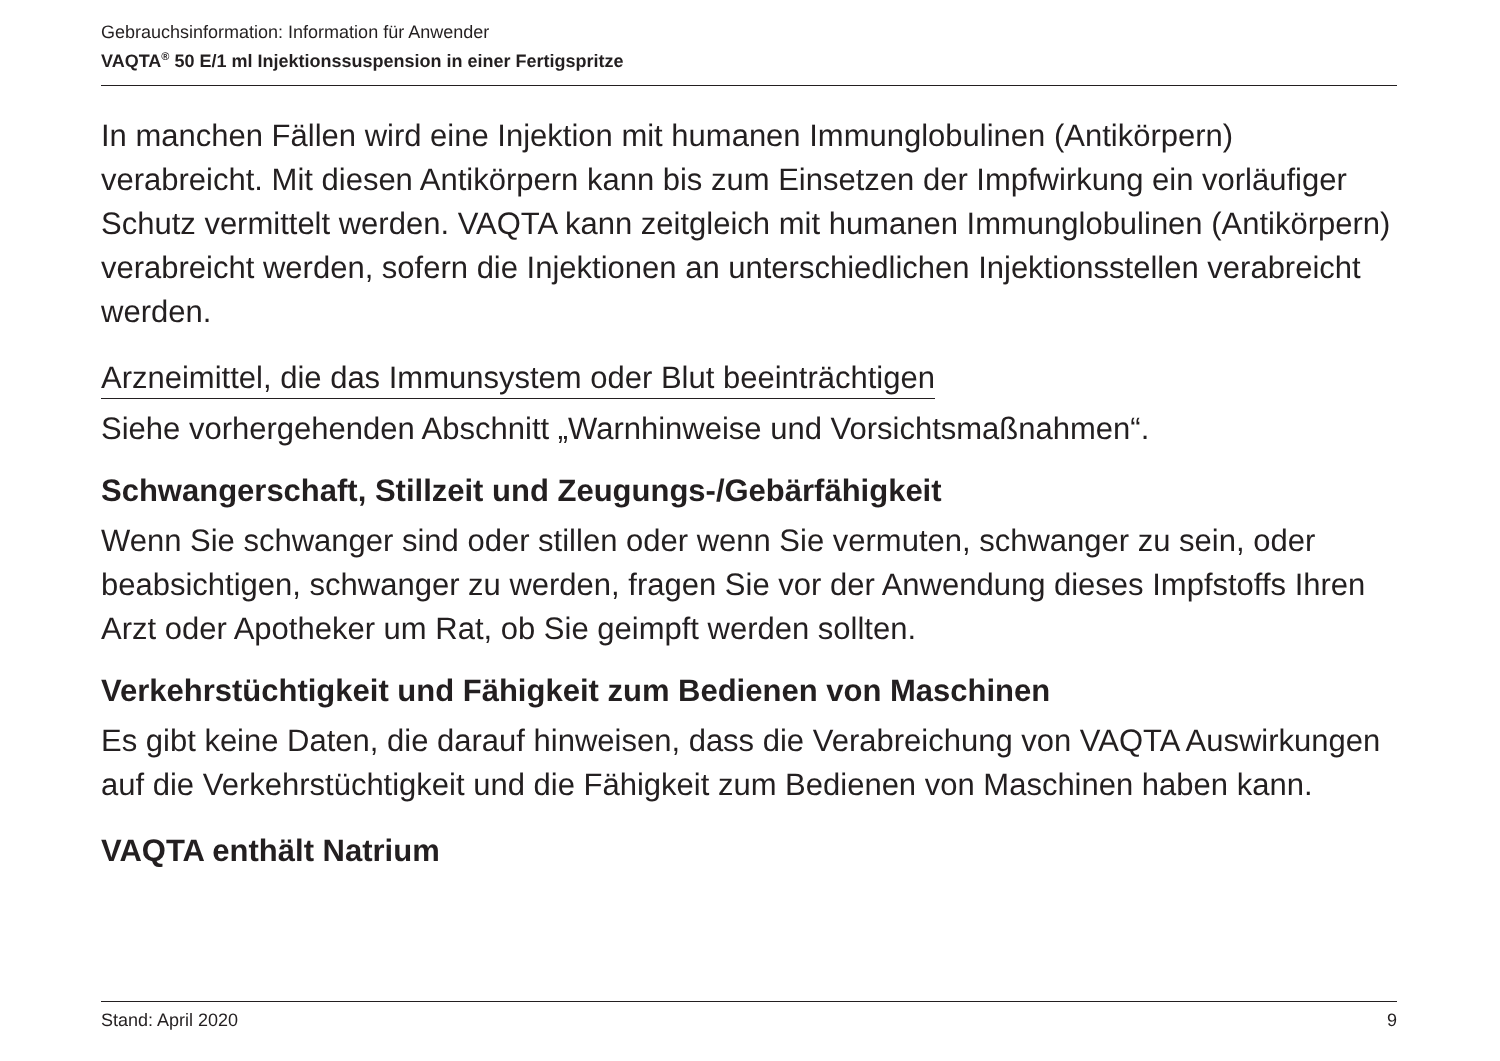Gebrauchsinformation: Information für Anwender
VAQTA<sup>®</sup> 50 E/1 ml Injektionssuspension in einer Fertigspritze
In manchen Fällen wird eine Injektion mit humanen Immunglobulinen (Antikörpern) verabreicht. Mit diesen Antikörpern kann bis zum Einsetzen der Impfwirkung ein vorläufiger Schutz vermittelt werden. VAQTA kann zeitgleich mit humanen Immunglobulinen (Antikörpern) verabreicht werden, sofern die Injektionen an unterschiedlichen Injektionsstellen verabreicht werden.
Arzneimittel, die das Immunsystem oder Blut beeinträchtigen
Siehe vorhergehenden Abschnitt „Warnhinweise und Vorsichtsmaßnahmen“.
Schwangerschaft, Stillzeit und Zeugungs-/Gebärfähigkeit
Wenn Sie schwanger sind oder stillen oder wenn Sie vermuten, schwanger zu sein, oder beabsichtigen, schwanger zu werden, fragen Sie vor der Anwendung dieses Impfstoffs Ihren Arzt oder Apotheker um Rat, ob Sie geimpft werden sollten.
Verkehrstüchtigkeit und Fähigkeit zum Bedienen von Maschinen
Es gibt keine Daten, die darauf hinweisen, dass die Verabreichung von VAQTA Auswirkungen auf die Verkehrstüchtigkeit und die Fähigkeit zum Bedienen von Maschinen haben kann.
VAQTA enthält Natrium
Stand: April 2020 9